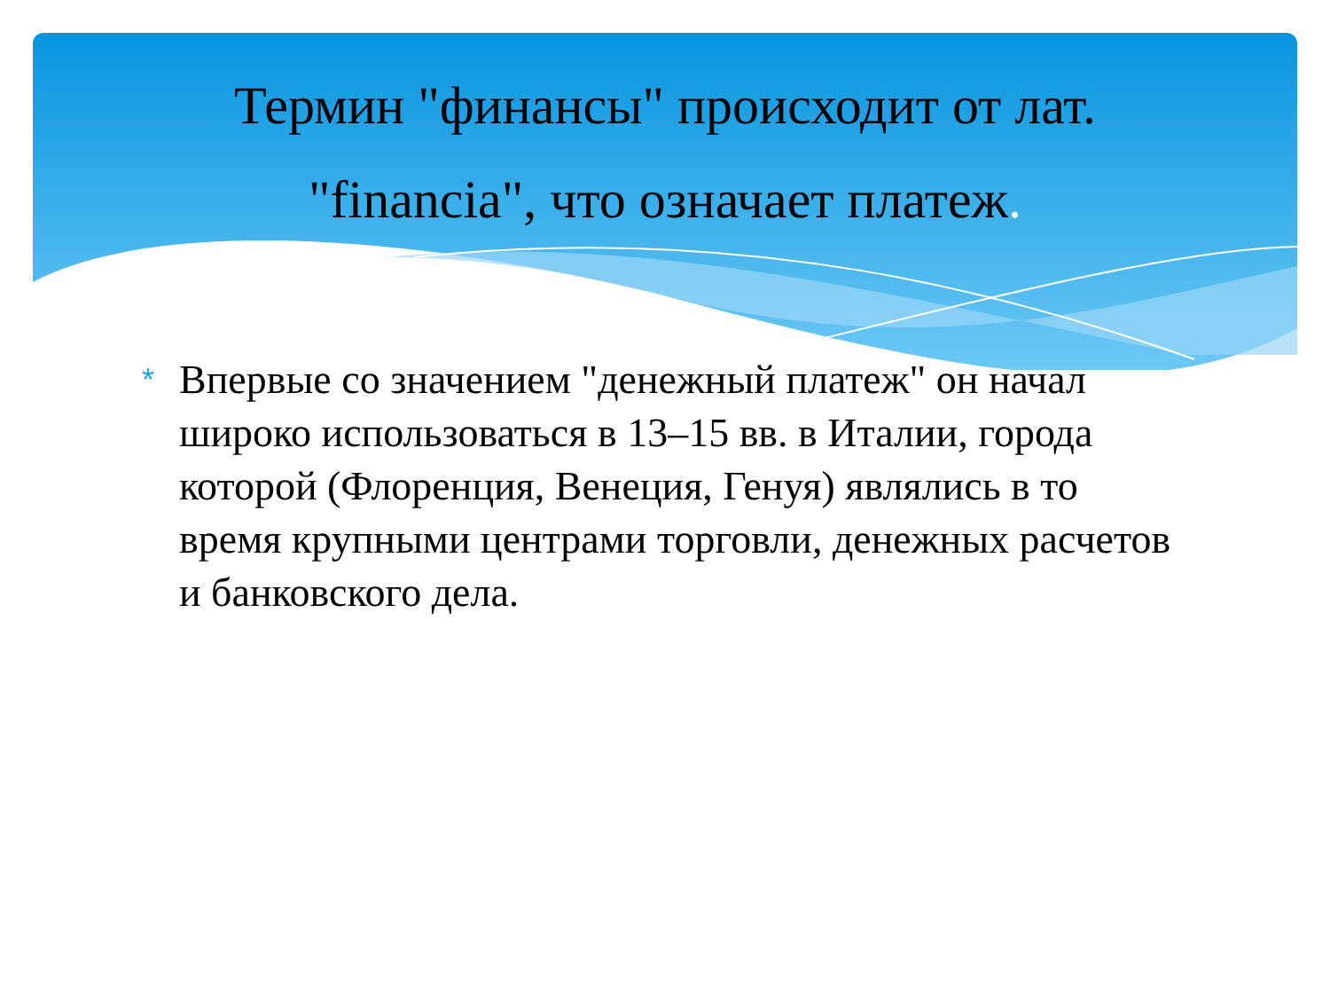Термин "финансы" происходит от лат.
"financia", что означает платеж.
*
Впервые со значением "денежный платеж" он начал широко использоваться в 13–15 вв. в Италии, города которой (Флоренция, Венеция, Генуя) являлись в то время крупными центрами торговли, денежных расчетов и банковского дела.